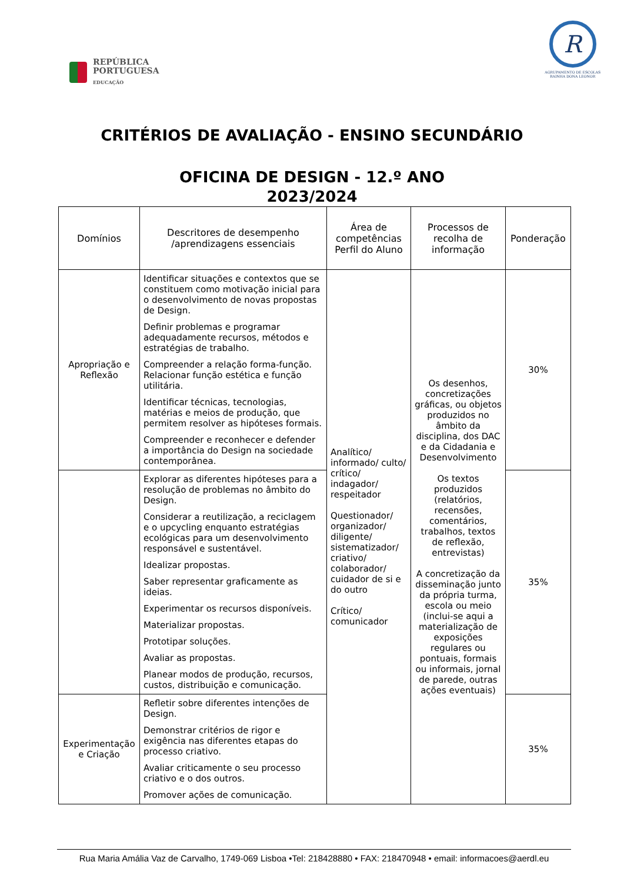REPÚBLICA
PORTUGUESA
EDUCAÇÃO
R
AGRUPAMENTO DE ESCOLAS
RAINHA DONA LEONOR
CRITÉRIOS DE AVALIAÇÃO - ENSINO SECUNDÁRIO
OFICINA DE DESIGN - 12.º ANO
2023/2024
| Domínios | Descritores de desempenho /aprendizagens essenciais | Área de competências Perfil do Aluno | Processos de recolha de informação | Ponderação |
| --- | --- | --- | --- | --- |
| Apropriação e Reflexão | Identificar situações e contextos que se constituem como motivação inicial para o desenvolvimento de novas propostas de Design. Definir problemas e programar adequadamente recursos, métodos e estratégias de trabalho. Compreender a relação forma-função. Relacionar função estética e função utilitária. Identificar técnicas, tecnologias, matérias e meios de produção, que permitem resolver as hipóteses formais. Compreender e reconhecer e defender a importância do Design na sociedade contemporânea. | Analítico/ informado/ culto/ crítico/ indagador/ respeitador Questionador/ organizador/ diligente/ sistematizador/ criativo/ colaborador/ cuidador de si e do outro Crítico/ comunicador | Os desenhos, concretizações gráficas, ou objetos produzidos no âmbito da disciplina, dos DAC e da Cidadania e Desenvolvimento Os textos produzidos (relatórios, recensões, comentários, trabalhos, textos de reflexão, entrevistas) A concretização da disseminação junto da própria turma, escola ou meio (inclui-se aqui a materialização de exposições regulares ou pontuais, formais ou informais, jornal de parede, outras ações eventuais) | 30% |
| | Explorar as diferentes hipóteses para a resolução de problemas no âmbito do Design. Considerar a reutilização, a reciclagem e o upcycling enquanto estratégias ecológicas para um desenvolvimento responsável e sustentável. Idealizar propostas. Saber representar graficamente as ideias. Experimentar os recursos disponíveis. Materializar propostas. Prototipar soluções. Avaliar as propostas. Planear modos de produção, recursos, custos, distribuição e comunicação. | | | 35% |
| Experimentação e Criação | Refletir sobre diferentes intenções de Design. Demonstrar critérios de rigor e exigência nas diferentes etapas do processo criativo. Avaliar criticamente o seu processo criativo e o dos outros. Promover ações de comunicação. | | | 35% |
Rua Maria Amália Vaz de Carvalho, 1749-069 Lisboa •Tel: 218428880 • FAX: 218470948 • email: informacoes@aerdl.eu